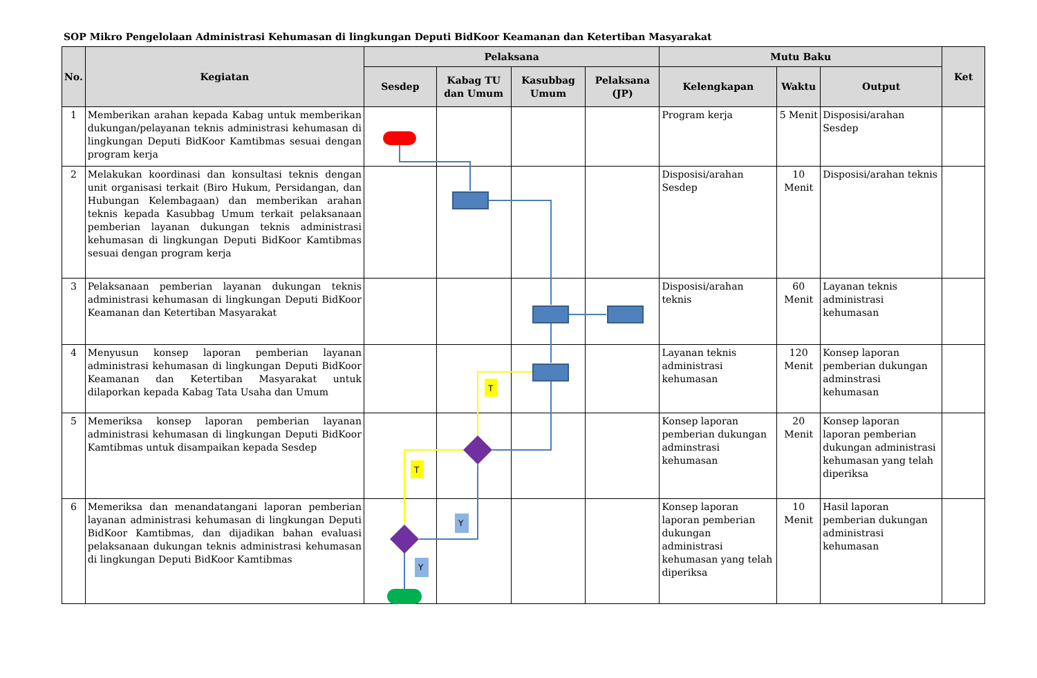SOP Mikro Pengelolaan Administrasi Kehumasan di lingkungan Deputi BidKoor Keamanan dan Ketertiban Masyarakat
| No. | Kegiatan | Pelaksana | | | | Mutu Baku | | | Ket |
| --- | --- | --- | --- | --- | --- | --- | --- | --- | --- |
| | | Sesdep | Kabag TU dan Umum | Kasubbag Umum | Pelaksana (JP) | Kelengkapan | Waktu | Output | |
| 1 | Memberikan arahan kepada Kabag untuk memberikan dukungan/pelayanan teknis administrasi kehumasan di lingkungan Deputi BidKoor Kamtibmas sesuai dengan program kerja | | | | | Program kerja | 5 Menit | Disposisi/arahan Sesdep | |
| 2 | Melakukan koordinasi dan konsultasi teknis dengan unit organisasi terkait (Biro Hukum, Persidangan, dan Hubungan Kelembagaan) dan memberikan arahan teknis kepada Kasubbag Umum terkait pelaksanaan pemberian layanan dukungan teknis administrasi kehumasan di lingkungan Deputi BidKoor Kamtibmas sesuai dengan program kerja | | | | | Disposisi/arahan Sesdep | 10 Menit | Disposisi/arahan teknis | |
| 3 | Pelaksanaan pemberian layanan dukungan teknis administrasi kehumasan di lingkungan Deputi BidKoor Keamanan dan Ketertiban Masyarakat | | | | | Disposisi/arahan teknis | 60 Menit | Layanan teknis administrasi kehumasan | |
| 4 | Menyusun konsep laporan pemberian layanan administrasi kehumasan di lingkungan Deputi BidKoor Keamanan dan Ketertiban Masyarakat untuk dilaporkan kepada Kabag Tata Usaha dan Umum | | | | | Layanan teknis administrasi kehumasan | 120 Menit | Konsep laporan pemberian dukungan adminstrasi kehumasan | |
| 5 | Memeriksa konsep laporan pemberian layanan administrasi kehumasan di lingkungan Deputi BidKoor Kamtibmas untuk disampaikan kepada Sesdep | | | | | Konsep laporan pemberian dukungan adminstrasi kehumasan | 20 Menit | Konsep laporan laporan pemberian dukungan administrasi kehumasan yang telah diperiksa | |
| 6 | Memeriksa dan menandatangani laporan pemberian layanan administrasi kehumasan di lingkungan Deputi BidKoor Kamtibmas, dan dijadikan bahan evaluasi pelaksanaan dukungan teknis administrasi kehumasan di lingkungan Deputi BidKoor Kamtibmas | | | | | Konsep laporan laporan pemberian dukungan administrasi kehumasan yang telah diperiksa | 10 Menit | Hasil laporan pemberian dukungan administrasi kehumasan | |
T
T
Y
Y